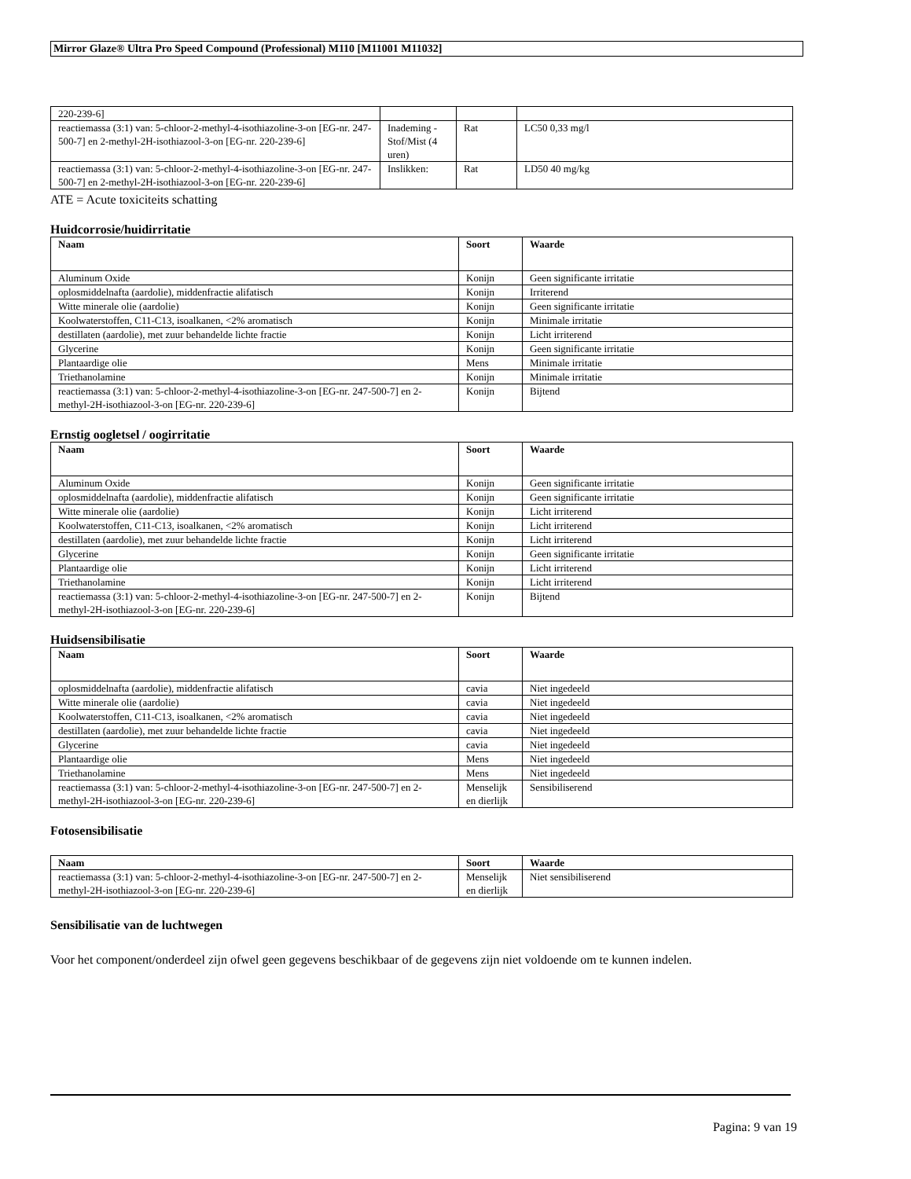Mirror Glaze® Ultra Pro Speed Compound (Professional) M110 [M11001 M11032]
| 220-239-6] | | | |
| reactiemassa (3:1) van: 5-chloor-2-methyl-4-isothiazoline-3-on [EG-nr. 247-500-7] en 2-methyl-2H-isothiazool-3-on [EG-nr. 220-239-6] | Inademing - Stof/Mist (4 uren) | Rat | LC50 0,33 mg/l |
| reactiemassa (3:1) van: 5-chloor-2-methyl-4-isothiazoline-3-on [EG-nr. 247-500-7] en 2-methyl-2H-isothiazool-3-on [EG-nr. 220-239-6] | Inslikken: | Rat | LD50 40 mg/kg |
ATE = Acute toxiciteits schatting
Huidcorrosie/huidirritatie
| Naam | Soort | Waarde |
| --- | --- | --- |
| Aluminum Oxide | Konijn | Geen significante irritatie |
| oplosmiddelnafta (aardolie), middenfractie alifatisch | Konijn | Irriterend |
| Witte minerale olie (aardolie) | Konijn | Geen significante irritatie |
| Koolwaterstoffen, C11-C13, isoalkanen, <2% aromatisch | Konijn | Minimale irritatie |
| destillaten (aardolie), met zuur behandelde lichte fractie | Konijn | Licht irriterend |
| Glycerine | Konijn | Geen significante irritatie |
| Plantaardige olie | Mens | Minimale irritatie |
| Triethanolamine | Konijn | Minimale irritatie |
| reactiemassa (3:1) van: 5-chloor-2-methyl-4-isothiazoline-3-on [EG-nr. 247-500-7] en 2-methyl-2H-isothiazool-3-on [EG-nr. 220-239-6] | Konijn | Bijtend |
Ernstig oogletsel / oogirritatie
| Naam | Soort | Waarde |
| --- | --- | --- |
| Aluminum Oxide | Konijn | Geen significante irritatie |
| oplosmiddelnafta (aardolie), middenfractie alifatisch | Konijn | Geen significante irritatie |
| Witte minerale olie (aardolie) | Konijn | Licht irriterend |
| Koolwaterstoffen, C11-C13, isoalkanen, <2% aromatisch | Konijn | Licht irriterend |
| destillaten (aardolie), met zuur behandelde lichte fractie | Konijn | Licht irriterend |
| Glycerine | Konijn | Geen significante irritatie |
| Plantaardige olie | Konijn | Licht irriterend |
| Triethanolamine | Konijn | Licht irriterend |
| reactiemassa (3:1) van: 5-chloor-2-methyl-4-isothiazoline-3-on [EG-nr. 247-500-7] en 2-methyl-2H-isothiazool-3-on [EG-nr. 220-239-6] | Konijn | Bijtend |
Huidsensibilisatie
| Naam | Soort | Waarde |
| --- | --- | --- |
| oplosmiddelnafta (aardolie), middenfractie alifatisch | cavia | Niet ingedeeld |
| Witte minerale olie (aardolie) | cavia | Niet ingedeeld |
| Koolwaterstoffen, C11-C13, isoalkanen, <2% aromatisch | cavia | Niet ingedeeld |
| destillaten (aardolie), met zuur behandelde lichte fractie | cavia | Niet ingedeeld |
| Glycerine | cavia | Niet ingedeeld |
| Plantaardige olie | Mens | Niet ingedeeld |
| Triethanolamine | Mens | Niet ingedeeld |
| reactiemassa (3:1) van: 5-chloor-2-methyl-4-isothiazoline-3-on [EG-nr. 247-500-7] en 2-methyl-2H-isothiazool-3-on [EG-nr. 220-239-6] | Menselijk en dierlijk | Sensibiliserend |
Fotosensibilisatie
| Naam | Soort | Waarde |
| --- | --- | --- |
| reactiemassa (3:1) van: 5-chloor-2-methyl-4-isothiazoline-3-on [EG-nr. 247-500-7] en 2-methyl-2H-isothiazool-3-on [EG-nr. 220-239-6] | Menselijk en dierlijk | Niet sensibiliserend |
Sensibilisatie van de luchtwegen
Voor het component/onderdeel zijn ofwel geen gegevens beschikbaar of de gegevens zijn niet voldoende om te kunnen indelen.
Pagina: 9 van 19